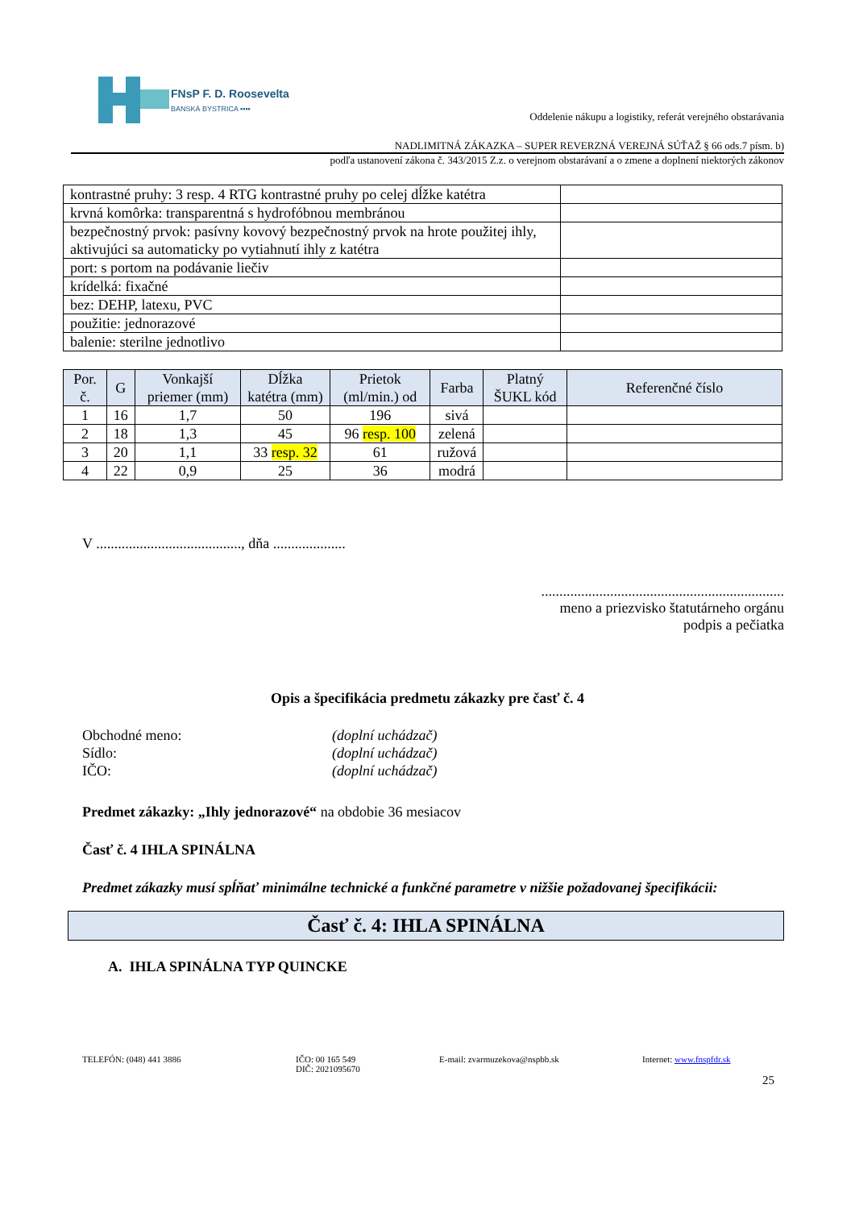FNsP F. D. Roosevelta
BANSKÁ BYSTRICA ▪▪▪▪
Oddelenie nákupu a logistiky, referát verejného obstarávania
NADLIMITNÁ ZÁKAZKA – SUPER REVERZNÁ VEREJNÁ SÚŤAŽ § 66 ods.7 písm. b)
podľa ustanovení zákona č. 343/2015 Z.z. o verejnom obstarávaní a o zmene a doplnení niektorých zákonov
| kontrastné pruhy: 3 resp. 4 RTG kontrastné pruhy po celej dĺžke katétra | |
| krvná komôrka: transparentná s hydrofóbnou membránou | |
| bezpečnostný prvok: pasívny kovový bezpečnostný prvok na hrote použitej ihly, aktivujúci sa automaticky po vytiahnutí ihly z katétra | |
| port: s portom na podávanie liečiv | |
| krídelká: fixačné | |
| bez: DEHP, latexu, PVC | |
| použitie: jednorazové | |
| balenie: sterilne jednotlivo | |
| Por. č. | G | Vonkajší priemer (mm) | Dĺžka katétra (mm) | Prietok (ml/min.) od | Farba | Platný ŠUKL kód | Referenčné číslo |
| --- | --- | --- | --- | --- | --- | --- | --- |
| 1 | 16 | 1,7 | 50 | 196 | sivá | | |
| 2 | 18 | 1,3 | 45 | 96 resp. 100 | zelená | | |
| 3 | 20 | 1,1 | 33 resp. 32 | 61 | ružová | | |
| 4 | 22 | 0,9 | 25 | 36 | modrá | | |
V ........................................, dňa ....................
...................................................................
meno a priezvisko štatutárneho orgánu
podpis a pečiatka
Opis a špecifikácia predmetu zákazky pre časť č. 4
| Obchodné meno: | (doplní uchádzač) |
| Sídlo: | (doplní uchádzač) |
| IČO: | (doplní uchádzač) |
Predmet zákazky: „Ihly jednorazové“ na obdobie 36 mesiacov
Časť č. 4 IHLA SPINÁLNA
Predmet zákazky musí spĺňať minimálne technické a funkčné parametre v nižšie požadovanej špecifikácii:
Časť č. 4: IHLA SPINÁLNA
A. IHLA SPINÁLNA TYP QUINCKE
TELEFÓN: (048) 441 3886 IČO: 00 165 549
DIČ: 2021095670
E-mail: zvarmuzekova@nspbb.sk Internet: www.fnspfdr.sk
25